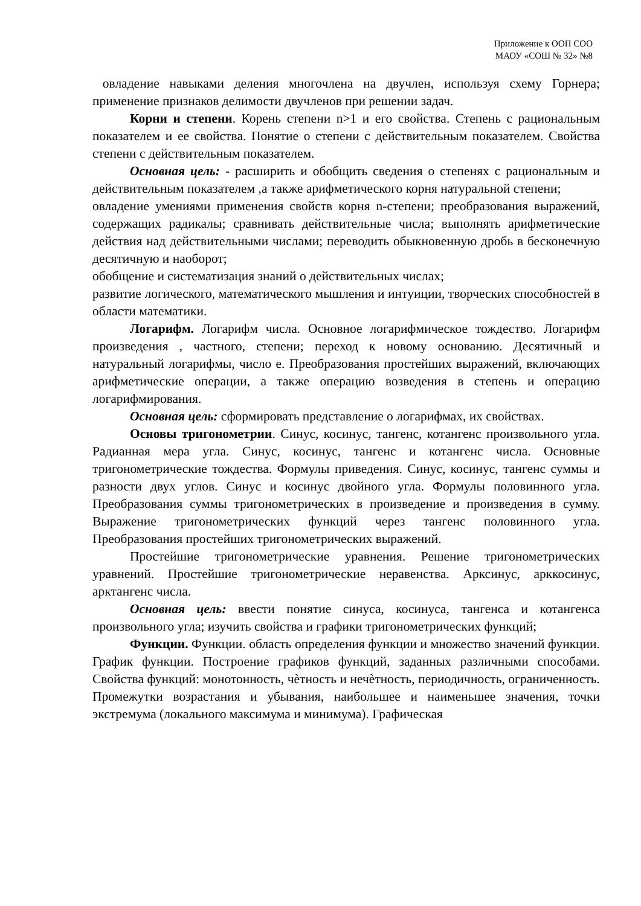Приложение к ООП СОО
МАОУ «СОШ № 32» №8
овладение навыками деления многочлена на двучлен, используя схему Горнера; применение признаков делимости двучленов при решении задач.
Корни и степени. Корень степени n>1 и его свойства. Степень с рациональным показателем и ее свойства. Понятие о степени с действительным показателем. Свойства степени с действительным показателем.
Основная цель: - расширить и обобщить сведения о степенях с рациональным и действительным показателем ,а также арифметического корня натуральной степени;
овладение умениями применения свойств корня n-степени; преобразования выражений, содержащих радикалы; сравнивать действительные числа; выполнять арифметические действия над действительными числами; переводить обыкновенную дробь в бесконечную десятичную и наоборот;
обобщение и систематизация знаний о действительных числах;
развитие логического, математического мышления и интуиции, творческих способностей в области математики.
Логарифм. Логарифм числа. Основное логарифмическое тождество. Логарифм произведения , частного, степени; переход к новому основанию. Десятичный и натуральный логарифмы, число е. Преобразования простейших выражений, включающих арифметические операции, а также операцию возведения в степень и операцию логарифмирования.
Основная цель: сформировать представление о логарифмах, их свойствах.
Основы тригонометрии. Синус, косинус, тангенс, котангенс произвольного угла. Радианная мера угла. Синус, косинус, тангенс и котангенс числа. Основные тригонометрические тождества. Формулы приведения. Синус, косинус, тангенс суммы и разности двух углов. Синус и косинус двойного угла. Формулы половинного угла. Преобразования суммы тригонометрических в произведение и произведения в сумму. Выражение тригонометрических функций через тангенс половинного угла. Преобразования простейших тригонометрических выражений.
Простейшие тригонометрические уравнения. Решение тригонометрических уравнений. Простейшие тригонометрические неравенства. Арксинус, арккосинус, арктангенс числа.
Основная цель: ввести понятие синуса, косинуса, тангенса и котангенса произвольного угла; изучить свойства и графики тригонометрических функций;
Функции. Функции. область определения функции и множество значений функции. График функции. Построение графиков функций, заданных различными способами. Свойства функций: монотонность, чѐтность и нечѐтность, периодичность, ограниченность. Промежутки возрастания и убывания, наибольшее и наименьшее значения, точки экстремума (локального максимума и минимума). Графическая